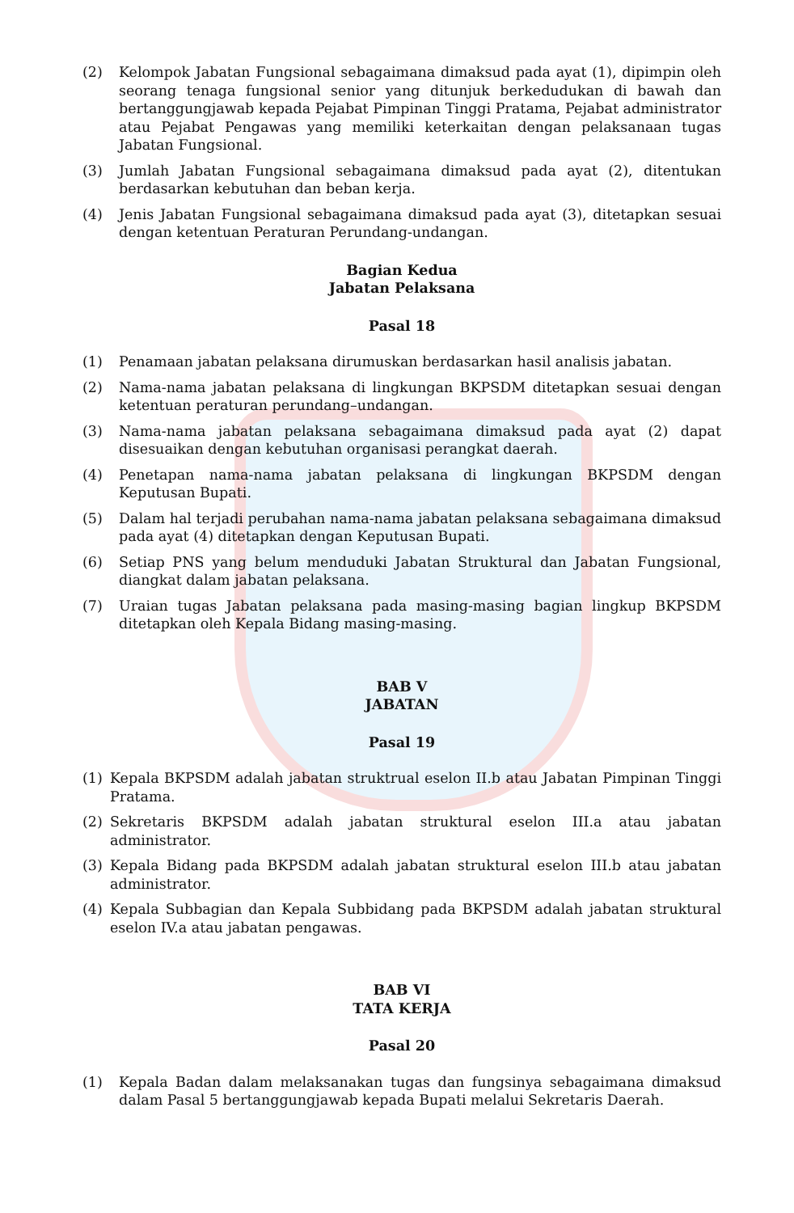(2) Kelompok Jabatan Fungsional sebagaimana dimaksud pada ayat (1), dipimpin oleh seorang tenaga fungsional senior yang ditunjuk berkedudukan di bawah dan bertanggungjawab kepada Pejabat Pimpinan Tinggi Pratama, Pejabat administrator atau Pejabat Pengawas yang memiliki keterkaitan dengan pelaksanaan tugas Jabatan Fungsional.
(3) Jumlah Jabatan Fungsional sebagaimana dimaksud pada ayat (2), ditentukan berdasarkan kebutuhan dan beban kerja.
(4) Jenis Jabatan Fungsional sebagaimana dimaksud pada ayat (3), ditetapkan sesuai dengan ketentuan Peraturan Perundang-undangan.
Bagian Kedua
Jabatan Pelaksana
Pasal 18
(1) Penamaan jabatan pelaksana dirumuskan berdasarkan hasil analisis jabatan.
(2) Nama-nama jabatan pelaksana di lingkungan BKPSDM ditetapkan sesuai dengan ketentuan peraturan perundang–undangan.
(3) Nama-nama jabatan pelaksana sebagaimana dimaksud pada ayat (2) dapat disesuaikan dengan kebutuhan organisasi perangkat daerah.
(4) Penetapan nama-nama jabatan pelaksana di lingkungan BKPSDM dengan Keputusan Bupati.
(5) Dalam hal terjadi perubahan nama-nama jabatan pelaksana sebagaimana dimaksud pada ayat (4) ditetapkan dengan Keputusan Bupati.
(6) Setiap PNS yang belum menduduki Jabatan Struktural dan Jabatan Fungsional, diangkat dalam jabatan pelaksana.
(7) Uraian tugas Jabatan pelaksana pada masing-masing bagian lingkup BKPSDM ditetapkan oleh Kepala Bidang masing-masing.
BAB V
JABATAN
Pasal 19
(1) Kepala BKPSDM adalah jabatan struktrual eselon II.b atau Jabatan Pimpinan Tinggi Pratama.
(2) Sekretaris BKPSDM adalah jabatan struktural eselon III.a atau jabatan administrator.
(3) Kepala Bidang pada BKPSDM adalah jabatan struktural eselon III.b atau jabatan administrator.
(4) Kepala Subbagian dan Kepala Subbidang pada BKPSDM adalah jabatan struktural eselon IV.a atau jabatan pengawas.
BAB VI
TATA KERJA
Pasal 20
(1) Kepala Badan dalam melaksanakan tugas dan fungsinya sebagaimana dimaksud dalam Pasal 5 bertanggungjawab kepada Bupati melalui Sekretaris Daerah.